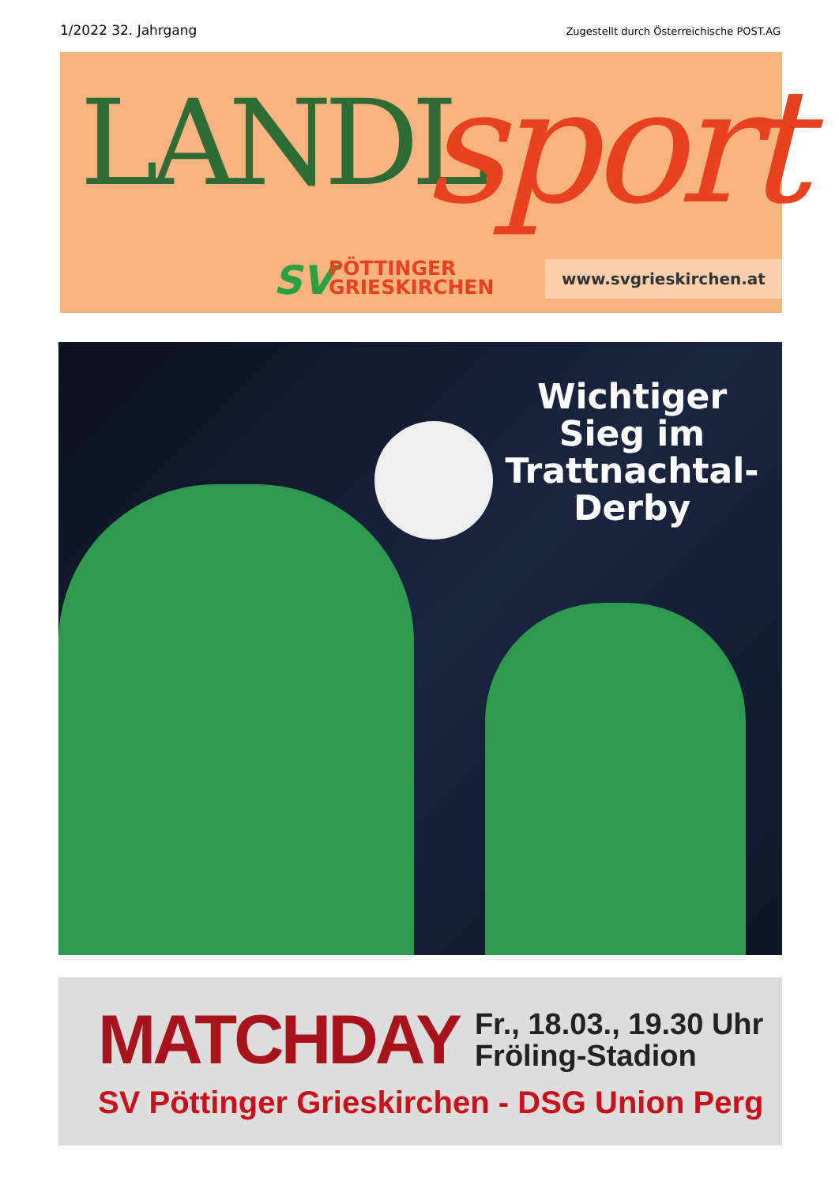1/2022 32. Jahrgang Zugestellt durch Österreichische POST.AG
LANDL sport
SV
PÖTTINGER
GRIESKIRCHEN
www.svgrieskirchen.at
Wichtiger Sieg im Trattnachtal-Derby
MATCHDAY Fr., 18.03., 19.30 Uhr
Fröling-Stadion
SV Pöttinger Grieskirchen - DSG Union Perg